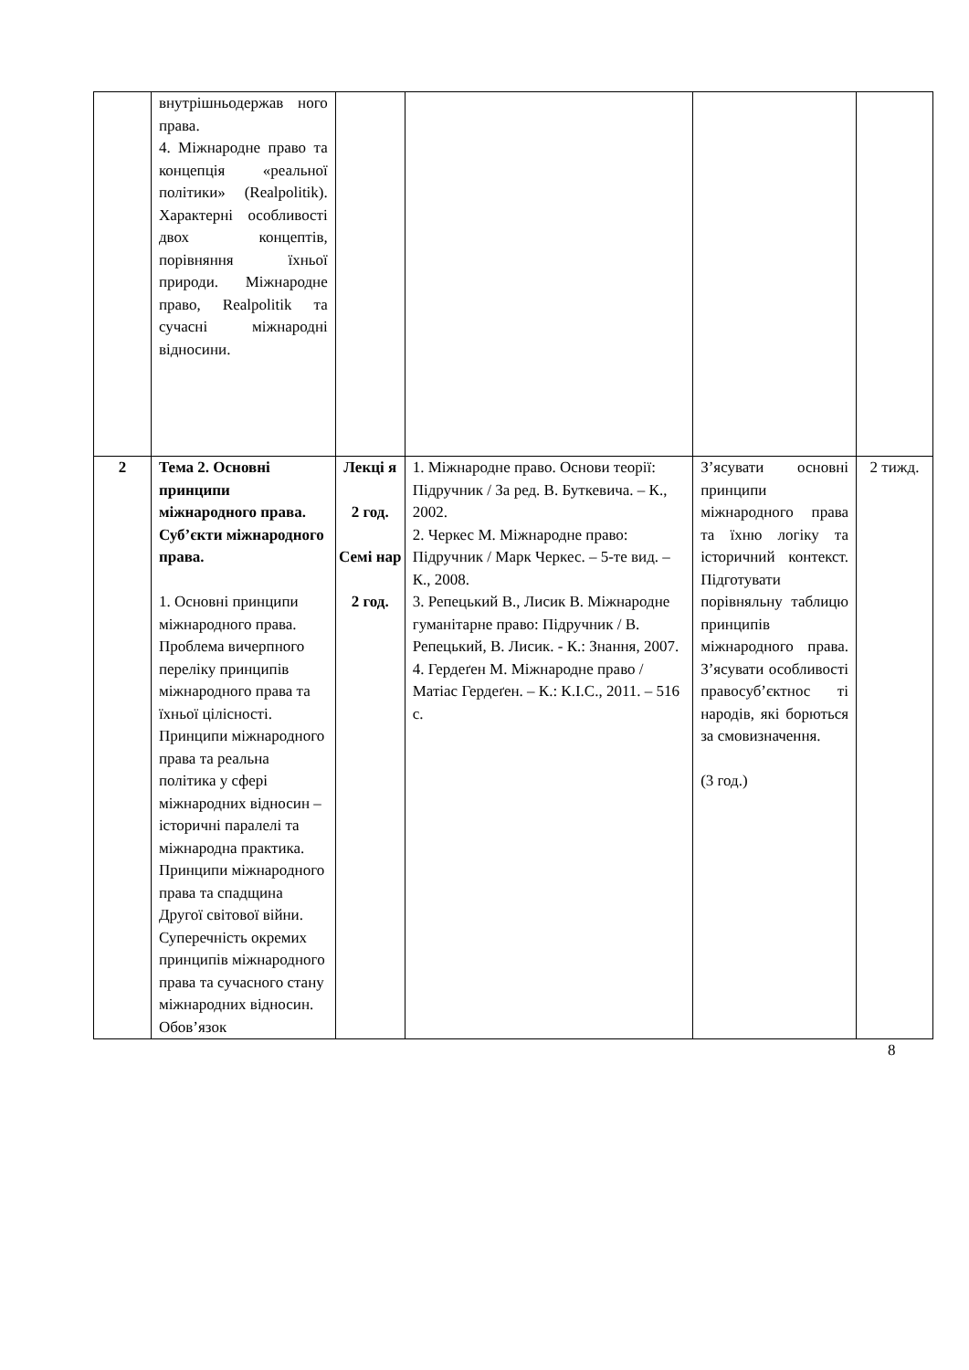| | внутрішньодержав ного права. 4. Міжнародне право та концепція «реальної політики» (Realpolitik). Характерні особливості двох концептів, порівняння їхньої природи. Міжнародне право, Realpolitik та сучасні міжнародні відносини. | | | | |
| 2 | Тема 2. Основні принципи міжнародного права. Суб’єкти міжнародного права. 1. Основні принципи міжнародного права. Проблема вичерпного переліку принципів міжнародного права та їхньої цілісності. Принципи міжнародного права та реальна політика у сфері міжнародних відносин – історичні паралелі та міжнародна практика. Принципи міжнародного права та спадщина Другої світової війни. Суперечність окремих принципів міжнародного права та сучасного стану міжнародних відносин. Обов’язок | Лекці я 2 год. Семі нар 2 год. | 1. Міжнародне право. Основи теорії: Підручник / За ред. В. Буткевича. – К., 2002. 2. Черкес М. Міжнародне право: Підручник / Марк Черкес. – 5-те вид. – К., 2008. 3. Репецький В., Лисик В. Міжнародне гуманітарне право: Підручник / В. Репецький, В. Лисик. - К.: Знання, 2007. 4. Гердеґен М. Міжнародне право / Матіас Гердеґен. – К.: К.І.С., 2011. – 516 с. | З’ясувати основні принципи міжнародного права та їхню логіку та історичний контекст. Підготувати порівняльну таблицю принципів міжнародного права. З’ясувати особливості правосуб’єктнос ті народів, які борються за смовизначення. (3 год.) | 2 тижд. |
8